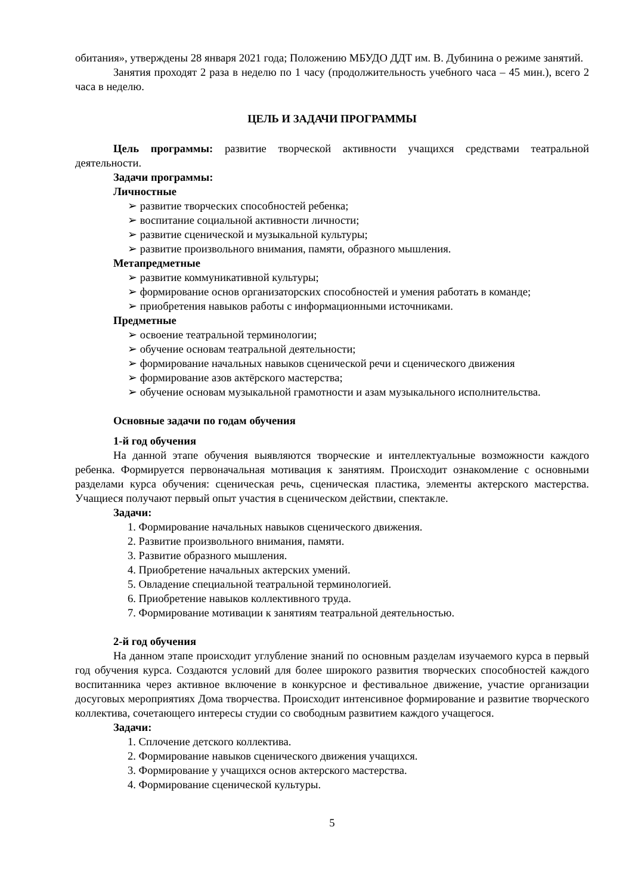обитания», утверждены 28 января 2021 года; Положению МБУДО ДДТ им. В. Дубинина о режиме занятий.
Занятия проходят 2 раза в неделю по 1 часу (продолжительность учебного часа – 45 мин.), всего 2 часа в неделю.
ЦЕЛЬ И ЗАДАЧИ ПРОГРАММЫ
Цель программы: развитие творческой активности учащихся средствами театральной деятельности.
Задачи программы:
Личностные
➢ развитие творческих способностей ребенка;
➢ воспитание социальной активности личности;
➢ развитие сценической и музыкальной культуры;
➢ развитие произвольного внимания, памяти, образного мышления.
Метапредметные
➢ развитие коммуникативной культуры;
➢ формирование основ организаторских способностей и умения работать в команде;
➢ приобретения навыков работы с информационными источниками.
Предметные
➢ освоение театральной терминологии;
➢ обучение основам театральной деятельности;
➢ формирование начальных навыков сценической речи и сценического движения
➢ формирование азов актёрского мастерства;
➢ обучение основам музыкальной грамотности и азам музыкального исполнительства.
Основные задачи по годам обучения
1-й год обучения
На данной этапе обучения выявляются творческие и интеллектуальные возможности каждого ребенка. Формируется первоначальная мотивация к занятиям. Происходит ознакомление с основными разделами курса обучения: сценическая речь, сценическая пластика, элементы актерского мастерства. Учащиеся получают первый опыт участия в сценическом действии, спектакле.
Задачи:
1. Формирование начальных навыков сценического движения.
2. Развитие произвольного внимания, памяти.
3. Развитие образного мышления.
4. Приобретение начальных актерских умений.
5. Овладение специальной театральной терминологией.
6. Приобретение навыков коллективного труда.
7. Формирование мотивации к занятиям театральной деятельностью.
2-й год обучения
На данном этапе происходит углубление знаний по основным разделам изучаемого курса в первый год обучения курса. Создаются условий для более широкого развития творческих способностей каждого воспитанника через активное включение в конкурсное и фестивальное движение, участие организации досуговых мероприятиях Дома творчества. Происходит интенсивное формирование и развитие творческого коллектива, сочетающего интересы студии со свободным развитием каждого учащегося.
Задачи:
1. Сплочение детского коллектива.
2. Формирование навыков сценического движения учащихся.
3. Формирование у учащихся основ актерского мастерства.
4. Формирование сценической культуры.
5